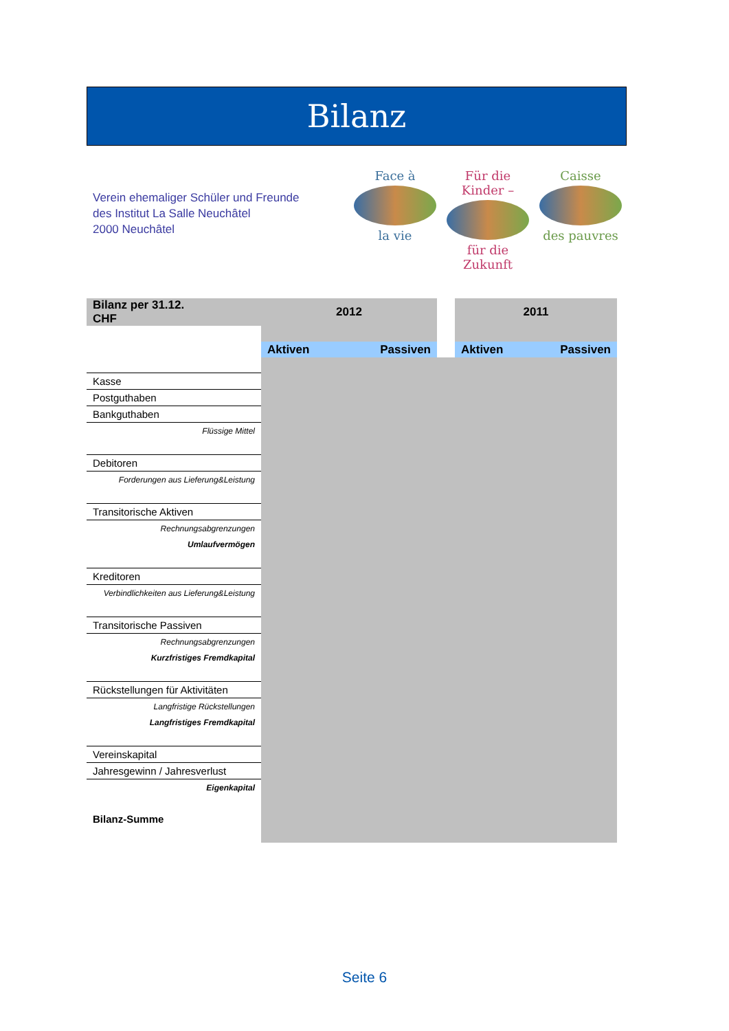Bilanz
Verein ehemaliger Schüler und Freunde
des Institut La Salle Neuchâtel
2000 Neuchâtel
Face à
la vie
Für die Kinder –
für die Zukunft
Caisse
des pauvres
| Bilanz per 31.12. CHF | 2012 | | | 2011 | |
| | Aktiven | Passiven | | Aktiven | Passiven |
| Kasse | | | | | |
| Postguthaben | | | | | |
| Bankguthaben | | | | | |
| Flüssige Mittel | | | | | |
| Debitoren | | | | | |
| Forderungen aus Lieferung&Leistung | | | | | |
| Transitorische Aktiven | | | | | |
| Rechnungsabgrenzungen | | | | | |
| Umlaufvermögen | | | | | |
| Kreditoren | | | | | |
| Verbindlichkeiten aus Lieferung&Leistung | | | | | |
| Transitorische Passiven | | | | | |
| Rechnungsabgrenzungen | | | | | |
| Kurzfristiges Fremdkapital | | | | | |
| Rückstellungen für Aktivitäten | | | | | |
| Langfristige Rückstellungen | | | | | |
| Langfristiges Fremdkapital | | | | | |
| Vereinskapital | | | | | |
| Jahresgewinn / Jahresverlust | | | | | |
| Eigenkapital | | | | | |
| Bilanz-Summe | | | | | |
Seite 6